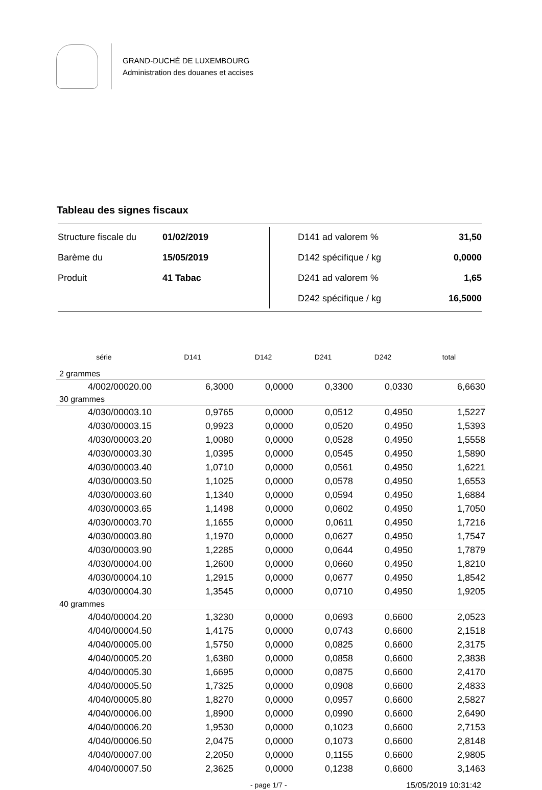GRAND-DUCHÉ DE LUXEMBOURG
Administration des douanes et accises
Tableau des signes fiscaux
| Structure fiscale du | 01/02/2019 |
| Barème du | 15/05/2019 |
| Produit | 41 Tabac |
| D141 ad valorem % | 31,50 |
| D142 spécifique / kg | 0,0000 |
| D241 ad valorem % | 1,65 |
| D242 spécifique / kg | 16,5000 |
| série | D141 | D142 | D241 | D242 | total |
| --- | --- | --- | --- | --- | --- |
| 2 grammes | | | | | |
| 4/002/00020.00 | 6,3000 | 0,0000 | 0,3300 | 0,0330 | 6,6630 |
| 30 grammes | | | | | |
| 4/030/00003.10 | 0,9765 | 0,0000 | 0,0512 | 0,4950 | 1,5227 |
| 4/030/00003.15 | 0,9923 | 0,0000 | 0,0520 | 0,4950 | 1,5393 |
| 4/030/00003.20 | 1,0080 | 0,0000 | 0,0528 | 0,4950 | 1,5558 |
| 4/030/00003.30 | 1,0395 | 0,0000 | 0,0545 | 0,4950 | 1,5890 |
| 4/030/00003.40 | 1,0710 | 0,0000 | 0,0561 | 0,4950 | 1,6221 |
| 4/030/00003.50 | 1,1025 | 0,0000 | 0,0578 | 0,4950 | 1,6553 |
| 4/030/00003.60 | 1,1340 | 0,0000 | 0,0594 | 0,4950 | 1,6884 |
| 4/030/00003.65 | 1,1498 | 0,0000 | 0,0602 | 0,4950 | 1,7050 |
| 4/030/00003.70 | 1,1655 | 0,0000 | 0,0611 | 0,4950 | 1,7216 |
| 4/030/00003.80 | 1,1970 | 0,0000 | 0,0627 | 0,4950 | 1,7547 |
| 4/030/00003.90 | 1,2285 | 0,0000 | 0,0644 | 0,4950 | 1,7879 |
| 4/030/00004.00 | 1,2600 | 0,0000 | 0,0660 | 0,4950 | 1,8210 |
| 4/030/00004.10 | 1,2915 | 0,0000 | 0,0677 | 0,4950 | 1,8542 |
| 4/030/00004.30 | 1,3545 | 0,0000 | 0,0710 | 0,4950 | 1,9205 |
| 40 grammes | | | | | |
| 4/040/00004.20 | 1,3230 | 0,0000 | 0,0693 | 0,6600 | 2,0523 |
| 4/040/00004.50 | 1,4175 | 0,0000 | 0,0743 | 0,6600 | 2,1518 |
| 4/040/00005.00 | 1,5750 | 0,0000 | 0,0825 | 0,6600 | 2,3175 |
| 4/040/00005.20 | 1,6380 | 0,0000 | 0,0858 | 0,6600 | 2,3838 |
| 4/040/00005.30 | 1,6695 | 0,0000 | 0,0875 | 0,6600 | 2,4170 |
| 4/040/00005.50 | 1,7325 | 0,0000 | 0,0908 | 0,6600 | 2,4833 |
| 4/040/00005.80 | 1,8270 | 0,0000 | 0,0957 | 0,6600 | 2,5827 |
| 4/040/00006.00 | 1,8900 | 0,0000 | 0,0990 | 0,6600 | 2,6490 |
| 4/040/00006.20 | 1,9530 | 0,0000 | 0,1023 | 0,6600 | 2,7153 |
| 4/040/00006.50 | 2,0475 | 0,0000 | 0,1073 | 0,6600 | 2,8148 |
| 4/040/00007.00 | 2,2050 | 0,0000 | 0,1155 | 0,6600 | 2,9805 |
| 4/040/00007.50 | 2,3625 | 0,0000 | 0,1238 | 0,6600 | 3,1463 |
- page 1/7 - 15/05/2019 10:31:42